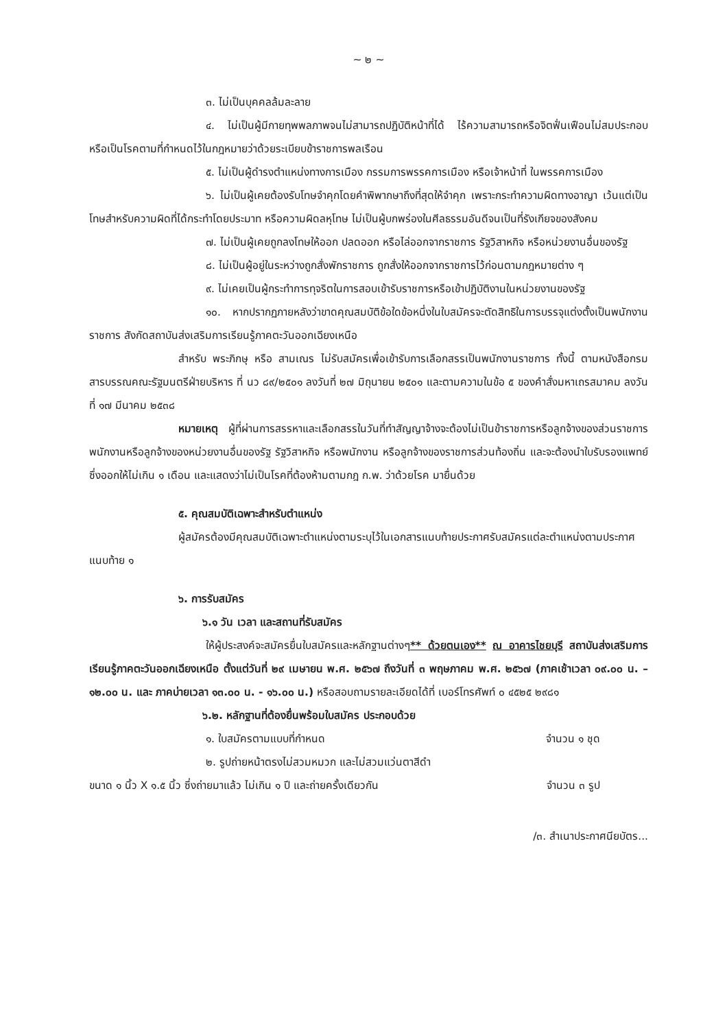~ ๒ ~
๓. ไม่เป็นบุคคลล้มละลาย
๔. ไม่เป็นผู้มีกายทุพพลภาพจนไม่สามารถปฏิบัติหน้าที่ได้ ไร้ความสามารถหรือจิตฟั่นเฟือนไม่สมประกอบ หรือเป็นโรคตามที่กำหนดไว้ในกฎหมายว่าด้วยระเบียบข้าราชการพลเรือน
๕. ไม่เป็นผู้ดำรงตำแหน่งทางการเมือง กรรมการพรรคการเมือง หรือเจ้าหน้าที่ ในพรรคการเมือง
๖. ไม่เป็นผู้เคยต้องรับโทษจำคุกโดยคำพิพากษาถึงที่สุดให้จำคุก เพราะกระทำความผิดทางอาญา เว้นแต่เป็นโทษสำหรับความผิดที่ได้กระทำโดยประมาท หรือความผิดลหุโทษ ไม่เป็นผู้บกพร่องในศีลธรรมอันดีจนเป็นที่รังเกียจของสังคม
๗. ไม่เป็นผู้เคยถูกลงโทษให้ออก ปลดออก หรือไล่ออกจากราชการ รัฐวิสาหกิจ หรือหน่วยงานอื่นของรัฐ
๘. ไม่เป็นผู้อยู่ในระหว่างถูกสั่งพักราชการ ถูกสั่งให้ออกจากราชการไว้ก่อนตามกฎหมายต่าง ๆ
๙. ไม่เคยเป็นผู้กระทำการทุจริตในการสอบเข้ารับราชการหรือเข้าปฏิบัติงานในหน่วยงานของรัฐ
๑๐. หากปรากฏภายหลังว่าขาดคุณสมบัติข้อใดข้อหนึ่งในใบสมัครจะตัดสิทธิในการบรรจุแต่งตั้งเป็นพนักงานราชการ สังกัดสถาบันส่งเสริมการเรียนรู้ภาคตะวันออกเฉียงเหนือ
สำหรับ พระภิกษุ หรือ สามเณร ไม่รับสมัครเพื่อเข้ารับการเลือกสรรเป็นพนักงานราชการ ทั้งนี้ ตามหนังสือกรมสารบรรณคณะรัฐมนตรีฝ่ายบริหาร ที่ นว ๘๙/๒๕๐๑ ลงวันที่ ๒๗ มิถุนายน ๒๕๐๑ และตามความในข้อ ๕ ของคำสั่งมหาเถรสมาคม ลงวันที่ ๑๗ มีนาคม ๒๕๓๘
หมายเหตุ ผู้ที่ผ่านการสรรหาและเลือกสรรในวันที่ทำสัญญาจ้างจะต้องไม่เป็นข้าราชการหรือลูกจ้างของส่วนราชการ พนักงานหรือลูกจ้างของหน่วยงานอื่นของรัฐ รัฐวิสาหกิจ หรือพนักงาน หรือลูกจ้างของราชการส่วนท้องถิ่น และจะต้องนำใบรับรองแพทย์ ซึ่งออกให้ไม่เกิน ๑ เดือน และแสดงว่าไม่เป็นโรคที่ต้องห้ามตามกฎ ก.พ. ว่าด้วยโรค มายื่นด้วย
๕. คุณสมบัติเฉพาะสำหรับตำแหน่ง
ผู้สมัครต้องมีคุณสมบัติเฉพาะตำแหน่งตามระบุไว้ในเอกสารแนบท้ายประกาศรับสมัครแต่ละตำแหน่งตามประกาศแนบท้าย ๑
๖. การรับสมัคร
๖.๑ วัน เวลา และสถานที่รับสมัคร
ให้ผู้ประสงค์จะสมัครยื่นใบสมัครและหลักฐานต่างๆ** ด้วยตนเอง** ณ อาคารไชยบุรี สถาบันส่งเสริมการเรียนรู้ภาคตะวันออกเฉียงเหนือ ตั้งแต่วันที่ ๒๙ เมษายน พ.ศ. ๒๕๖๗ ถึงวันที่ ๓ พฤษภาคม พ.ศ. ๒๕๖๗ (ภาคเช้าเวลา ๐๙.๐๐ น. – ๑๒.๐๐ น. และ ภาคบ่ายเวลา ๑๓.๐๐ น. - ๑๖.๐๐ น.) หรือสอบถามรายละเอียดได้ที่ เบอร์โทรศัพท์ ๐ ๔๕๒๕ ๒๙๘๑
๖.๒. หลักฐานที่ต้องยื่นพร้อมใบสมัคร ประกอบด้วย
๑. ใบสมัครตามแบบที่กำหนด จำนวน ๑ ชุด
๒. รูปถ่ายหน้าตรงไม่สวมหมวก และไม่สวมแว่นตาสีดำ
ขนาด ๑ นิ้ว X ๑.๕ นิ้ว ซึ่งถ่ายมาแล้ว ไม่เกิน ๑ ปี และถ่ายครั้งเดียวกัน จำนวน ๓ รูป
/๓. สำเนาประกาศนียบัตร...